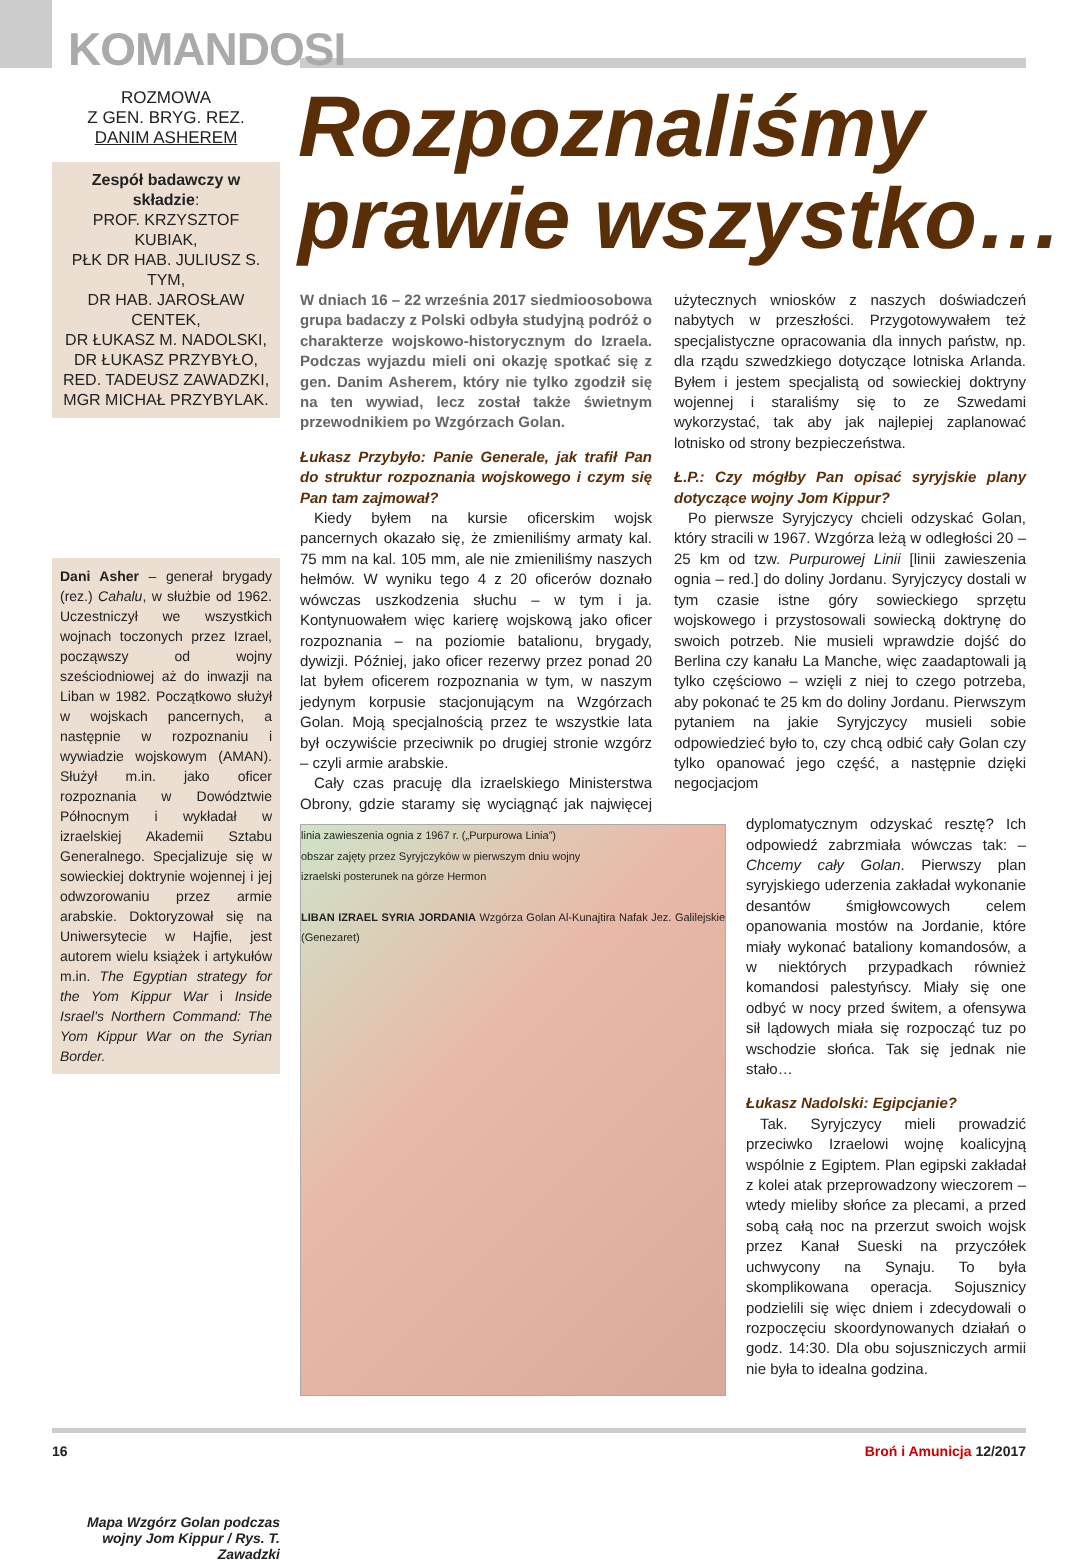KOMANDOSI
ROZMOWA
Z GEN. BRYG. REZ.
DANIM ASHEREM
Zespół badawczy w składzie:
PROF. KRZYSZTOF KUBIAK,
PŁK DR HAB. JULIUSZ S. TYM,
DR HAB. JAROSŁAW CENTEK,
DR ŁUKASZ M. NADOLSKI,
DR ŁUKASZ PRZYBYŁO,
RED. TADEUSZ ZAWADZKI,
MGR MICHAŁ PRZYBYLAK.
Dani Asher – generał brygady (rez.) Cahalu, w służbie od 1962. Uczestniczył we wszystkich wojnach toczonych przez Izrael, począwszy od wojny sześciodniowej aż do inwazji na Liban w 1982. Początkowo służył w wojskach pancernych, a następnie w rozpoznaniu i wywiadzie wojskowym (AMAN). Służył m.in. jako oficer rozpoznania w Dowództwie Północnym i wykładał w izraelskiej Akademii Sztabu Generalnego. Specjalizuje się w sowieckiej doktrynie wojennej i jej odwzorowaniu przez armie arabskie. Doktoryzował się na Uniwersytecie w Hajfie, jest autorem wielu książek i artykułów m.in. The Egyptian strategy for the Yom Kippur War i Inside Israel's Northern Command: The Yom Kippur War on the Syrian Border.
Mapa Wzgórz Golan podczas wojny Jom Kippur / Rys. T. Zawadzki
Rozpoznaliśmy
prawie wszystko…
W dniach 16 – 22 września 2017 siedmioosobowa grupa badaczy z Polski odbyła studyjną podróż o charakterze wojskowo-historycznym do Izraela. Podczas wyjazdu mieli oni okazję spotkać się z gen. Danim Asherem, który nie tylko zgodził się na ten wywiad, lecz został także świetnym przewodnikiem po Wzgórzach Golan.
Łukasz Przybyło: Panie Generale, jak trafił Pan do struktur rozpoznania wojskowego i czym się Pan tam zajmował?
Kiedy byłem na kursie oficerskim wojsk pancernych okazało się, że zmieniliśmy armaty kal. 75 mm na kal. 105 mm, ale nie zmieniliśmy naszych hełmów. W wyniku tego 4 z 20 oficerów doznało wówczas uszkodzenia słuchu – w tym i ja. Kontynuowałem więc karierę wojskową jako oficer rozpoznania – na poziomie batalionu, brygady, dywizji. Później, jako oficer rezerwy przez ponad 20 lat byłem oficerem rozpoznania w tym, w naszym jedynym korpusie stacjonującym na Wzgórzach Golan. Moją specjalnością przez te wszystkie lata był oczywiście przeciwnik po drugiej stronie wzgórz – czyli armie arabskie.
Cały czas pracuję dla izraelskiego Ministerstwa Obrony, gdzie staramy się wyciągnąć jak najwięcej użytecznych wniosków z naszych doświadczeń nabytych w przeszłości. Przygotowywałem też specjalistyczne opracowania dla innych państw, np. dla rządu szwedzkiego dotyczące lotniska Arlanda. Byłem i jestem specjalistą od sowieckiej doktryny wojennej i staraliśmy się to ze Szwedami wykorzystać, tak aby jak najlepiej zaplanować lotnisko od strony bezpieczeństwa.
Ł.P.: Czy mógłby Pan opisać syryjskie plany dotyczące wojny Jom Kippur?
Po pierwsze Syryjczycy chcieli odzyskać Golan, który stracili w 1967. Wzgórza leżą w odległości 20 – 25 km od tzw. Purpurowej Linii [linii zawieszenia ognia – red.] do doliny Jordanu. Syryjczycy dostali w tym czasie istne góry sowieckiego sprzętu wojskowego i przystosowali sowiecką doktrynę do swoich potrzeb. Nie musieli wprawdzie dojść do Berlina czy kanału La Manche, więc zaadaptowali ją tylko częściowo – wzięli z niej to czego potrzeba, aby pokonać te 25 km do doliny Jordanu. Pierwszym pytaniem na jakie Syryjczycy musieli sobie odpowiedzieć było to, czy chcą odbić cały Golan czy tylko opanować jego część, a następnie dzięki negocjacjom
linia zawieszenia ognia z 1967 r. („Purpurowa Linia”)
obszar zajęty przez Syryjczyków w pierwszym dniu wojny
izraelski posterunek na górze Hermon
LIBAN IZRAEL SYRIA JORDANIA Wzgórza Golan Al-Kunajtira Nafak Jez. Galilejskie (Genezaret)
dyplomatycznym odzyskać resztę? Ich odpowiedź zabrzmiała wówczas tak: – Chcemy cały Golan. Pierwszy plan syryjskiego uderzenia zakładał wykonanie desantów śmigłowcowych celem opanowania mostów na Jordanie, które miały wykonać bataliony komandosów, a w niektórych przypadkach również komandosi palestyńscy. Miały się one odbyć w nocy przed świtem, a ofensywa sił lądowych miała się rozpocząć tuz po wschodzie słońca. Tak się jednak nie stało…
Łukasz Nadolski: Egipcjanie?
Tak. Syryjczycy mieli prowadzić przeciwko Izraelowi wojnę koalicyjną wspólnie z Egiptem. Plan egipski zakładał z kolei atak przeprowadzony wieczorem – wtedy mieliby słońce za plecami, a przed sobą całą noc na przerzut swoich wojsk przez Kanał Sueski na przyczółek uchwycony na Synaju. To była skomplikowana operacja. Sojusznicy podzielili się więc dniem i zdecydowali o rozpoczęciu skoordynowanych działań o godz. 14:30. Dla obu sojuszniczych armii nie była to idealna godzina.
16 Broń i Amunicja 12/2017